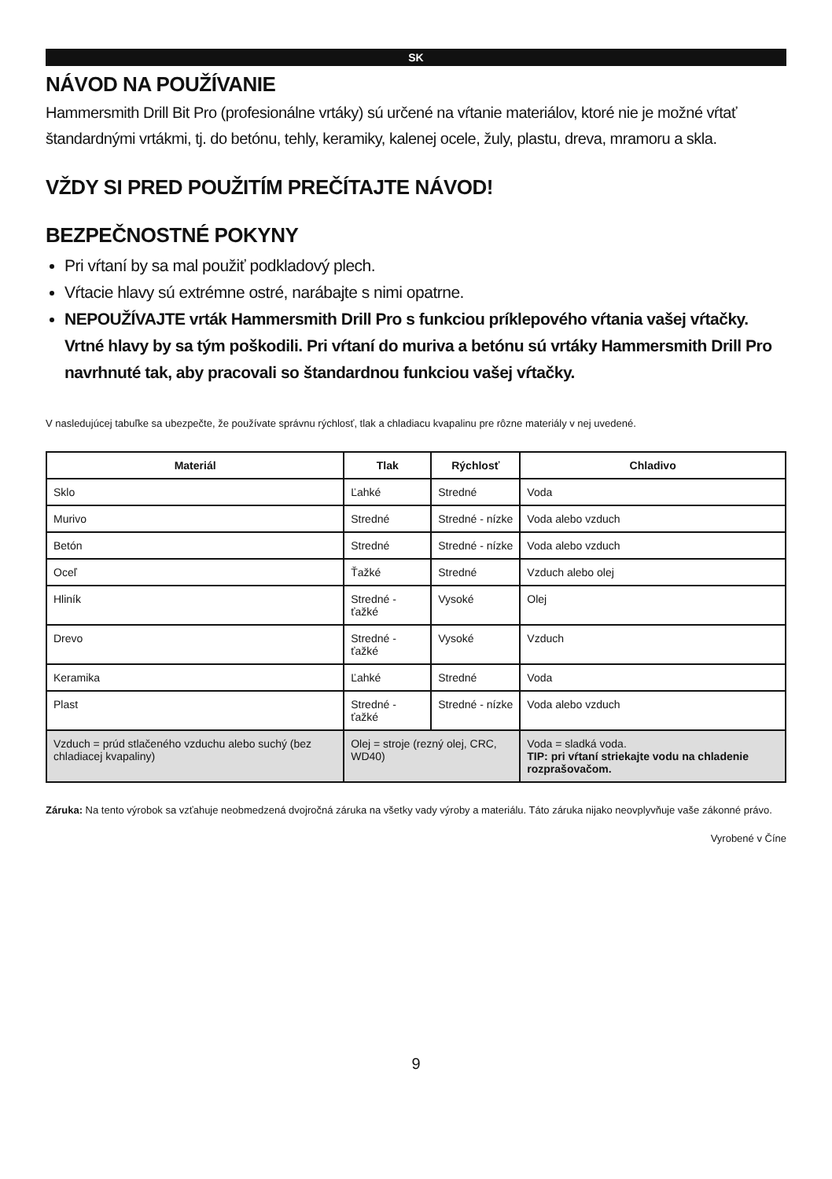SK
NÁVOD NA POUŽÍVANIE
Hammersmith Drill Bit Pro (profesionálne vrtáky) sú určené na vŕtanie materiálov, ktoré nie je možné vŕtať štandardnými vrtákmi, tj. do betónu, tehly, keramiky, kalenej ocele, žuly, plastu, dreva, mramoru a skla.
VŽDY SI PRED POUŽITÍM PREČÍTAJTE NÁVOD!
BEZPEČNOSTNÉ POKYNY
Pri vŕtaní by sa mal použiť podkladový plech.
Vŕtacie hlavy sú extrémne ostré, narábajte s nimi opatrne.
NEPOUŽÍVAJTE vrták Hammersmith Drill Pro s funkciou príklepového vŕtania vašej vŕtačky. Vrtné hlavy by sa tým poškodili. Pri vŕtaní do muriva a betónu sú vrtáky Hammersmith Drill Pro navrhnuté tak, aby pracovali so štandardnou funkciou vašej vŕtačky.
V nasledujúcej tabuľke sa ubezpečte, že používate správnu rýchlosť, tlak a chladiacu kvapalinu pre rôzne materiály v nej uvedené.
| Materiál | Tlak | Rýchlosť | Chladivo |
| --- | --- | --- | --- |
| Sklo | Ľahké | Stredné | Voda |
| Murivo | Stredné | Stredné - nízke | Voda alebo vzduch |
| Betón | Stredné | Stredné - nízke | Voda alebo vzduch |
| Oceľ | Ťažké | Stredné | Vzduch alebo olej |
| Hliník | Stredné - ťažké | Vysoké | Olej |
| Drevo | Stredné - ťažké | Vysoké | Vzduch |
| Keramika | Ľahké | Stredné | Voda |
| Plast | Stredné - ťažké | Stredné - nízke | Voda alebo vzduch |
| Vzduch = prúd stlačeného vzduchu alebo suchý (bez chladiacej kvapaliny) | Olej = stroje (rezný olej, CRC, WD40) | | Voda = sladká voda. TIP: pri vŕtaní striekajte vodu na chladenie rozprašovačom. |
Záruka: Na tento výrobok sa vzťahuje neobmedzená dvojročná záruka na všetky vady výroby a materiálu. Táto záruka nijako neovplyvňuje vaše zákonné právo.
Vyrobené v Číne
9